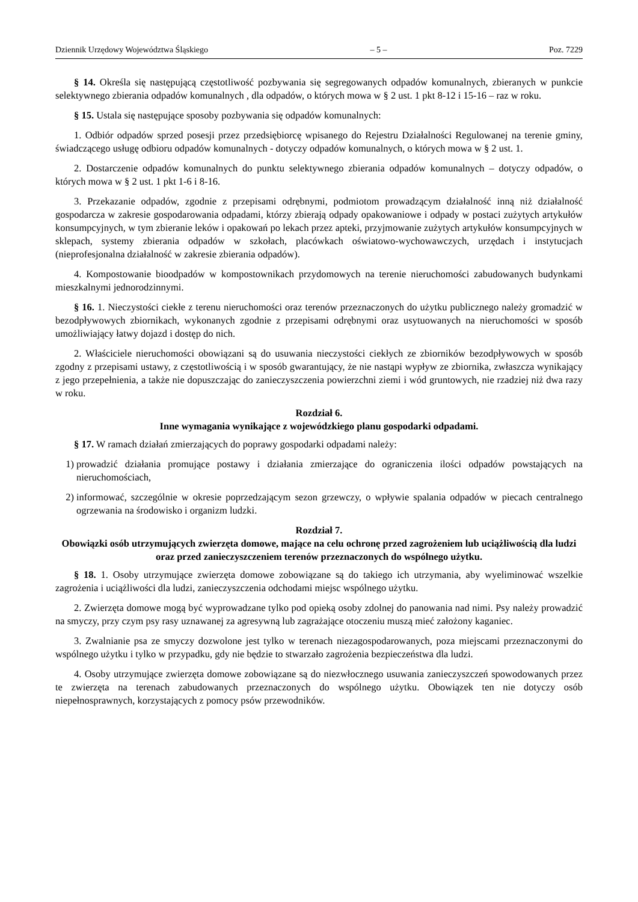Dziennik Urzędowy Województwa Śląskiego – 5 – Poz. 7229
§ 14. Określa się następującą częstotliwość pozbywania się segregowanych odpadów komunalnych, zbieranych w punkcie selektywnego zbierania odpadów komunalnych , dla odpadów, o których mowa w § 2 ust. 1 pkt 8-12 i 15-16 – raz w roku.
§ 15. Ustala się następujące sposoby pozbywania się odpadów komunalnych:
1. Odbiór odpadów sprzed posesji przez przedsiębiorcę wpisanego do Rejestru Działalności Regulowanej na terenie gminy, świadczącego usługę odbioru odpadów komunalnych - dotyczy odpadów komunalnych, o których mowa w § 2 ust. 1.
2. Dostarczenie odpadów komunalnych do punktu selektywnego zbierania odpadów komunalnych – dotyczy odpadów, o których mowa w § 2 ust. 1 pkt 1-6 i 8-16.
3. Przekazanie odpadów, zgodnie z przepisami odrębnymi, podmiotom prowadzącym działalność inną niż działalność gospodarcza w zakresie gospodarowania odpadami, którzy zbierają odpady opakowaniowe i odpady w postaci zużytych artykułów konsumpcyjnych, w tym zbieranie leków i opakowań po lekach przez apteki, przyjmowanie zużytych artykułów konsumpcyjnych w sklepach, systemy zbierania odpadów w szkołach, placówkach oświatowo-wychowawczych, urzędach i instytucjach (nieprofesjonalna działalność w zakresie zbierania odpadów).
4. Kompostowanie bioodpadów w kompostownikach przydomowych na terenie nieruchomości zabudowanych budynkami mieszkalnymi jednorodzinnymi.
§ 16. 1. Nieczystości ciekłe z terenu nieruchomości oraz terenów przeznaczonych do użytku publicznego należy gromadzić w bezodpływowych zbiornikach, wykonanych zgodnie z przepisami odrębnymi oraz usytuowanych na nieruchomości w sposób umożliwiający łatwy dojazd i dostęp do nich.
2. Właściciele nieruchomości obowiązani są do usuwania nieczystości ciekłych ze zbiorników bezodpływowych w sposób zgodny z przepisami ustawy, z częstotliwością i w sposób gwarantujący, że nie nastąpi wypływ ze zbiornika, zwłaszcza wynikający z jego przepełnienia, a także nie dopuszczając do zanieczyszczenia powierzchni ziemi i wód gruntowych, nie rzadziej niż dwa razy w roku.
Rozdział 6.
Inne wymagania wynikające z wojewódzkiego planu gospodarki odpadami.
§ 17. W ramach działań zmierzających do poprawy gospodarki odpadami należy:
1) prowadzić działania promujące postawy i działania zmierzające do ograniczenia ilości odpadów powstających na nieruchomościach,
2) informować, szczególnie w okresie poprzedzającym sezon grzewczy, o wpływie spalania odpadów w piecach centralnego ogrzewania na środowisko i organizm ludzki.
Rozdział 7.
Obowiązki osób utrzymujących zwierzęta domowe, mające na celu ochronę przed zagrożeniem lub uciążliwością dla ludzi oraz przed zanieczyszczeniem terenów przeznaczonych do wspólnego użytku.
§ 18. 1. Osoby utrzymujące zwierzęta domowe zobowiązane są do takiego ich utrzymania, aby wyeliminować wszelkie zagrożenia i uciążliwości dla ludzi, zanieczyszczenia odchodami miejsc wspólnego użytku.
2. Zwierzęta domowe mogą być wyprowadzane tylko pod opieką osoby zdolnej do panowania nad nimi. Psy należy prowadzić na smyczy, przy czym psy rasy uznawanej za agresywną lub zagrażające otoczeniu muszą mieć założony kaganiec.
3. Zwalnianie psa ze smyczy dozwolone jest tylko w terenach niezagospodarowanych, poza miejscami przeznaczonymi do wspólnego użytku i tylko w przypadku, gdy nie będzie to stwarzało zagrożenia bezpieczeństwa dla ludzi.
4. Osoby utrzymujące zwierzęta domowe zobowiązane są do niezwłocznego usuwania zanieczyszczeń spowodowanych przez te zwierzęta na terenach zabudowanych przeznaczonych do wspólnego użytku. Obowiązek ten nie dotyczy osób niepełnosprawnych, korzystających z pomocy psów przewodników.